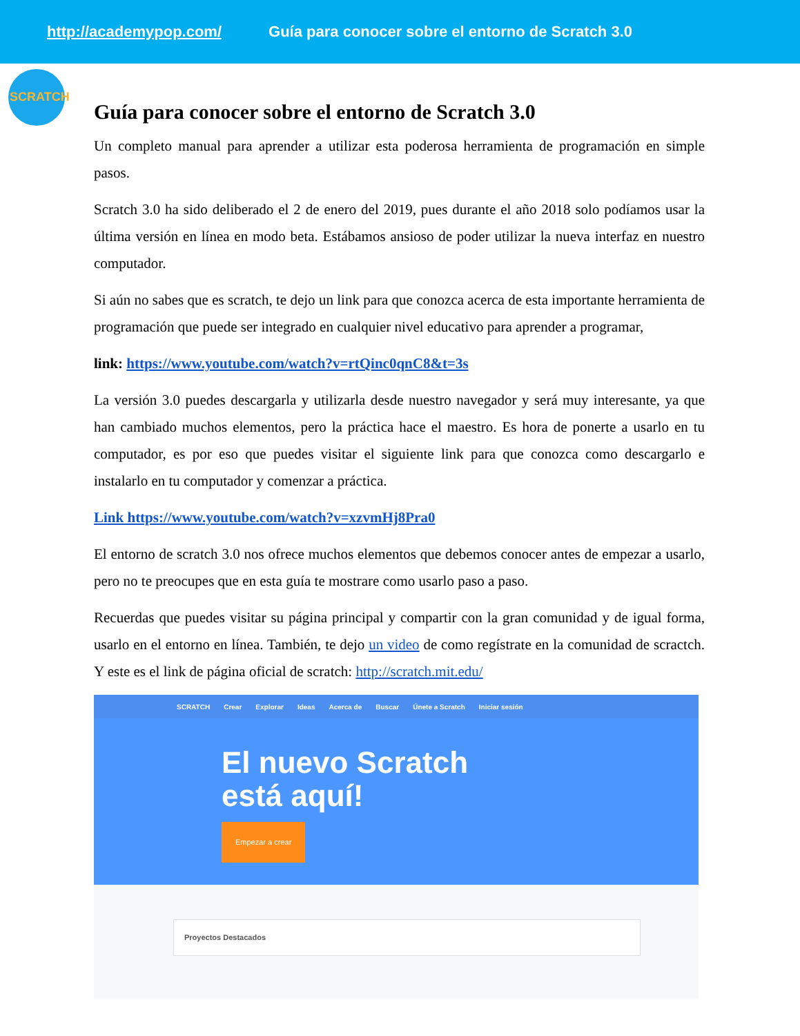http://academypop.com/ Guía para conocer sobre el entorno de Scratch 3.0
SCRATCH
Guía para conocer sobre el entorno de Scratch 3.0
Un completo manual para aprender a utilizar esta poderosa herramienta de programación en simple pasos.
Scratch 3.0 ha sido deliberado el 2 de enero del 2019, pues durante el año 2018 solo podíamos usar la última versión en línea en modo beta. Estábamos ansioso de poder utilizar la nueva interfaz en nuestro computador.
Si aún no sabes que es scratch, te dejo un link para que conozca acerca de esta importante herramienta de programación que puede ser integrado en cualquier nivel educativo para aprender a programar,
link: https://www.youtube.com/watch?v=rtQinc0qnC8&t=3s
La versión 3.0 puedes descargarla y utilizarla desde nuestro navegador y será muy interesante, ya que han cambiado muchos elementos, pero la práctica hace el maestro. Es hora de ponerte a usarlo en tu computador, es por eso que puedes visitar el siguiente link para que conozca como descargarlo e instalarlo en tu computador y comenzar a práctica.
Link https://www.youtube.com/watch?v=xzvmHj8Pra0
El entorno de scratch 3.0 nos ofrece muchos elementos que debemos conocer antes de empezar a usarlo, pero no te preocupes que en esta guía te mostrare como usarlo paso a paso.
Recuerdas que puedes visitar su página principal y compartir con la gran comunidad y de igual forma, usarlo en el entorno en línea. También, te dejo un video de como regístrate en la comunidad de scractch. Y este es el link de página oficial de scratch: http://scratch.mit.edu/
SCRATCH Crear Explorar Ideas Acerca de Buscar Únete a Scratch Iniciar sesión
El nuevo Scratch
está aquí!
Empezar a crear
Proyectos Destacados